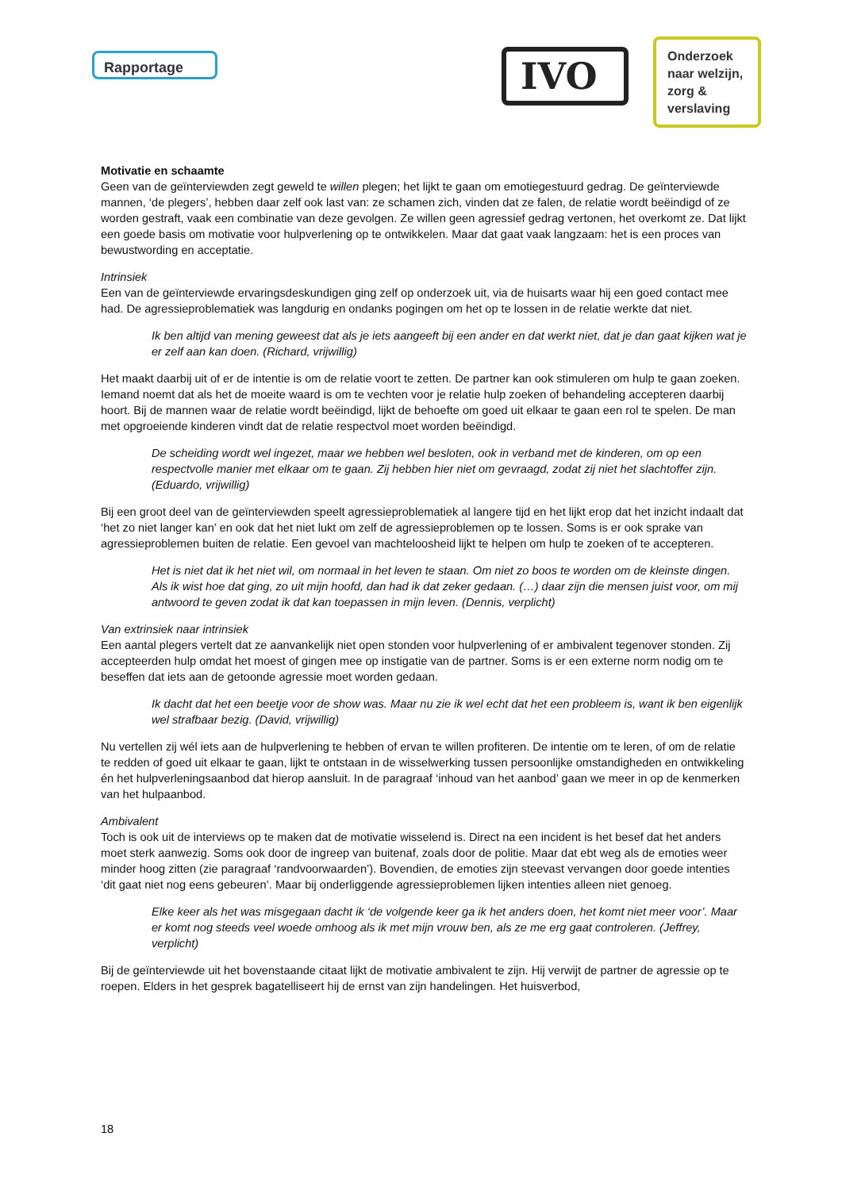Rapportage IVO
Onderzoek naar welzijn, zorg & verslaving
Motivatie en schaamte
Geen van de geïnterviewden zegt geweld te willen plegen; het lijkt te gaan om emotiegestuurd gedrag. De geïnterviewde mannen, ‘de plegers’, hebben daar zelf ook last van: ze schamen zich, vinden dat ze falen, de relatie wordt beëindigd of ze worden gestraft, vaak een combinatie van deze gevolgen. Ze willen geen agressief gedrag vertonen, het overkomt ze. Dat lijkt een goede basis om motivatie voor hulpverlening op te ontwikkelen. Maar dat gaat vaak langzaam: het is een proces van bewustwording en acceptatie.
Intrinsiek
Een van de geïnterviewde ervaringsdeskundigen ging zelf op onderzoek uit, via de huisarts waar hij een goed contact mee had. De agressieproblematiek was langdurig en ondanks pogingen om het op te lossen in de relatie werkte dat niet.
Ik ben altijd van mening geweest dat als je iets aangeeft bij een ander en dat werkt niet, dat je dan gaat kijken wat je er zelf aan kan doen. (Richard, vrijwillig)
Het maakt daarbij uit of er de intentie is om de relatie voort te zetten. De partner kan ook stimuleren om hulp te gaan zoeken. Iemand noemt dat als het de moeite waard is om te vechten voor je relatie hulp zoeken of behandeling accepteren daarbij hoort. Bij de mannen waar de relatie wordt beëindigd, lijkt de behoefte om goed uit elkaar te gaan een rol te spelen. De man met opgroeiende kinderen vindt dat de relatie respectvol moet worden beëindigd.
De scheiding wordt wel ingezet, maar we hebben wel besloten, ook in verband met de kinderen, om op een respectvolle manier met elkaar om te gaan. Zij hebben hier niet om gevraagd, zodat zij niet het slachtoffer zijn. (Eduardo, vrijwillig)
Bij een groot deel van de geïnterviewden speelt agressieproblematiek al langere tijd en het lijkt erop dat het inzicht indaalt dat ‘het zo niet langer kan’ en ook dat het niet lukt om zelf de agressieproblemen op te lossen. Soms is er ook sprake van agressieproblemen buiten de relatie. Een gevoel van machteloosheid lijkt te helpen om hulp te zoeken of te accepteren.
Het is niet dat ik het niet wil, om normaal in het leven te staan. Om niet zo boos te worden om de kleinste dingen. Als ik wist hoe dat ging, zo uit mijn hoofd, dan had ik dat zeker gedaan. (…) daar zijn die mensen juist voor, om mij antwoord te geven zodat ik dat kan toepassen in mijn leven. (Dennis, verplicht)
Van extrinsiek naar intrinsiek
Een aantal plegers vertelt dat ze aanvankelijk niet open stonden voor hulpverlening of er ambivalent tegenover stonden. Zij accepteerden hulp omdat het moest of gingen mee op instigatie van de partner. Soms is er een externe norm nodig om te beseffen dat iets aan de getoonde agressie moet worden gedaan.
Ik dacht dat het een beetje voor de show was. Maar nu zie ik wel echt dat het een probleem is, want ik ben eigenlijk wel strafbaar bezig. (David, vrijwillig)
Nu vertellen zij wél iets aan de hulpverlening te hebben of ervan te willen profiteren. De intentie om te leren, of om de relatie te redden of goed uit elkaar te gaan, lijkt te ontstaan in de wisselwerking tussen persoonlijke omstandigheden en ontwikkeling én het hulpverleningsaanbod dat hierop aansluit. In de paragraaf ‘inhoud van het aanbod’ gaan we meer in op de kenmerken van het hulpaanbod.
Ambivalent
Toch is ook uit de interviews op te maken dat de motivatie wisselend is. Direct na een incident is het besef dat het anders moet sterk aanwezig. Soms ook door de ingreep van buitenaf, zoals door de politie. Maar dat ebt weg als de emoties weer minder hoog zitten (zie paragraaf ‘randvoorwaarden’). Bovendien, de emoties zijn steevast vervangen door goede intenties ‘dit gaat niet nog eens gebeuren’. Maar bij onderliggende agressieproblemen lijken intenties alleen niet genoeg.
Elke keer als het was misgegaan dacht ik ‘de volgende keer ga ik het anders doen, het komt niet meer voor’. Maar er komt nog steeds veel woede omhoog als ik met mijn vrouw ben, als ze me erg gaat controleren. (Jeffrey, verplicht)
Bij de geïnterviewde uit het bovenstaande citaat lijkt de motivatie ambivalent te zijn. Hij verwijt de partner de agressie op te roepen. Elders in het gesprek bagatelliseert hij de ernst van zijn handelingen. Het huisverbod,
18